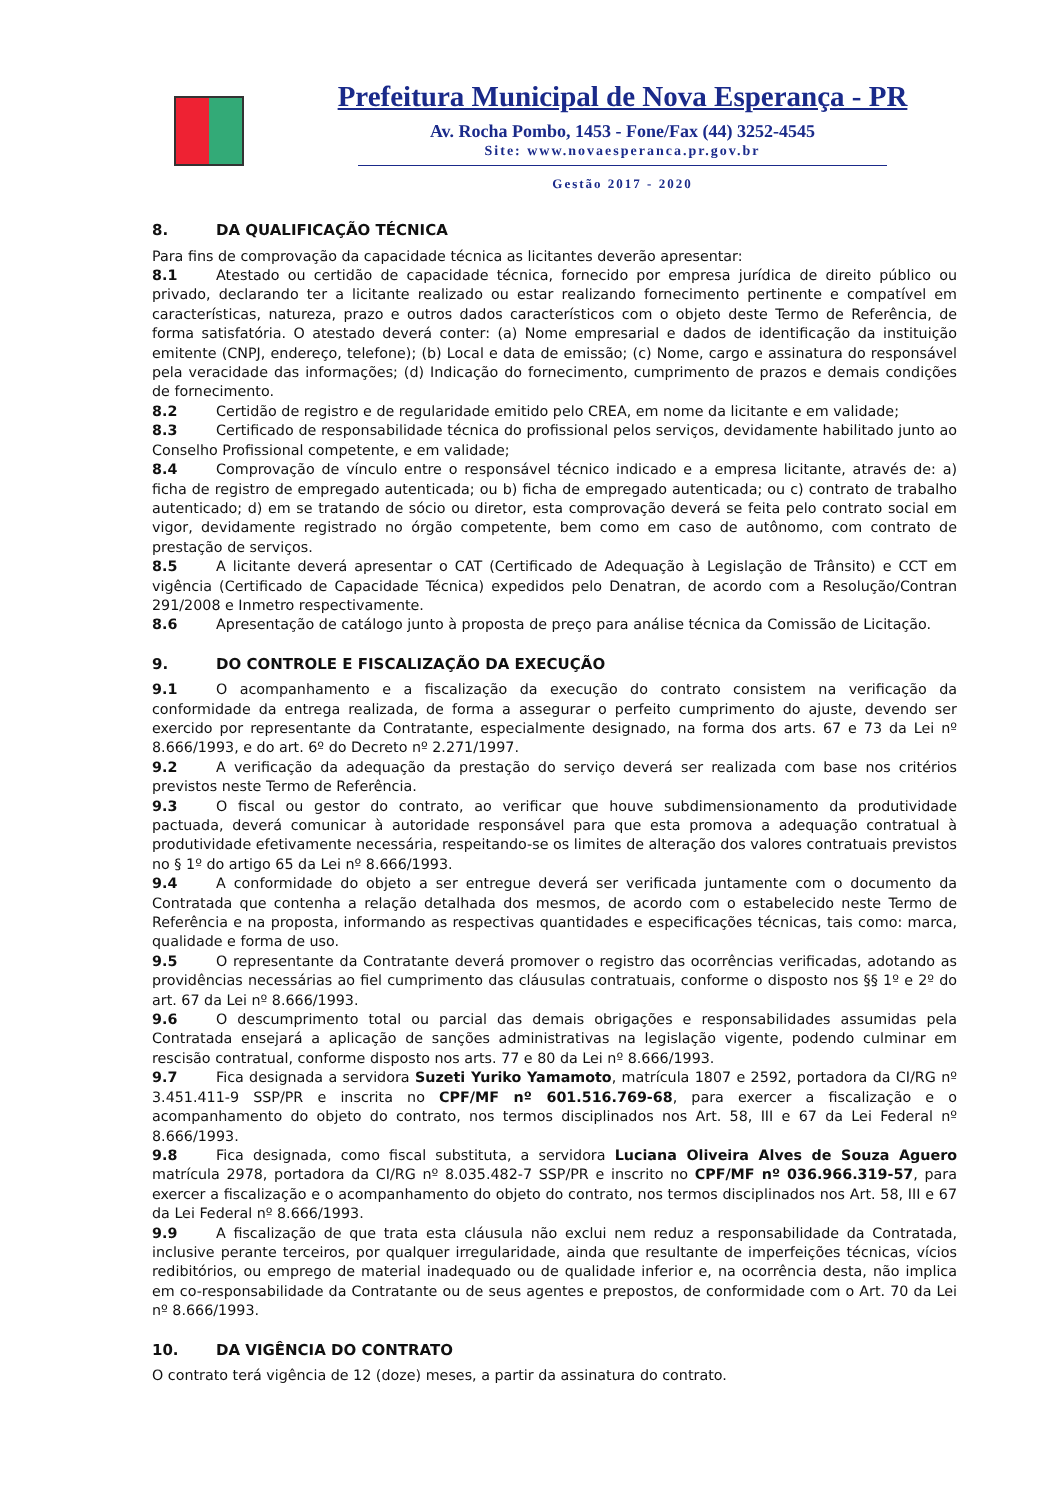Prefeitura Municipal de Nova Esperança - PR
Av. Rocha Pombo, 1453 - Fone/Fax (44) 3252-4545
Site: www.novaesperanca.pr.gov.br
Gestão 2017 - 2020
8. DA QUALIFICAÇÃO TÉCNICA
Para fins de comprovação da capacidade técnica as licitantes deverão apresentar:
8.1 Atestado ou certidão de capacidade técnica, fornecido por empresa jurídica de direito público ou privado, declarando ter a licitante realizado ou estar realizando fornecimento pertinente e compatível em características, natureza, prazo e outros dados característicos com o objeto deste Termo de Referência, de forma satisfatória. O atestado deverá conter: (a) Nome empresarial e dados de identificação da instituição emitente (CNPJ, endereço, telefone); (b) Local e data de emissão; (c) Nome, cargo e assinatura do responsável pela veracidade das informações; (d) Indicação do fornecimento, cumprimento de prazos e demais condições de fornecimento.
8.2 Certidão de registro e de regularidade emitido pelo CREA, em nome da licitante e em validade;
8.3 Certificado de responsabilidade técnica do profissional pelos serviços, devidamente habilitado junto ao Conselho Profissional competente, e em validade;
8.4 Comprovação de vínculo entre o responsável técnico indicado e a empresa licitante, através de: a) ficha de registro de empregado autenticada; ou b) ficha de empregado autenticada; ou c) contrato de trabalho autenticado; d) em se tratando de sócio ou diretor, esta comprovação deverá se feita pelo contrato social em vigor, devidamente registrado no órgão competente, bem como em caso de autônomo, com contrato de prestação de serviços.
8.5 A licitante deverá apresentar o CAT (Certificado de Adequação à Legislação de Trânsito) e CCT em vigência (Certificado de Capacidade Técnica) expedidos pelo Denatran, de acordo com a Resolução/Contran 291/2008 e Inmetro respectivamente.
8.6 Apresentação de catálogo junto à proposta de preço para análise técnica da Comissão de Licitação.
9. DO CONTROLE E FISCALIZAÇÃO DA EXECUÇÃO
9.1 O acompanhamento e a fiscalização da execução do contrato consistem na verificação da conformidade da entrega realizada, de forma a assegurar o perfeito cumprimento do ajuste, devendo ser exercido por representante da Contratante, especialmente designado, na forma dos arts. 67 e 73 da Lei nº 8.666/1993, e do art. 6º do Decreto nº 2.271/1997.
9.2 A verificação da adequação da prestação do serviço deverá ser realizada com base nos critérios previstos neste Termo de Referência.
9.3 O fiscal ou gestor do contrato, ao verificar que houve subdimensionamento da produtividade pactuada, deverá comunicar à autoridade responsável para que esta promova a adequação contratual à produtividade efetivamente necessária, respeitando-se os limites de alteração dos valores contratuais previstos no § 1º do artigo 65 da Lei nº 8.666/1993.
9.4 A conformidade do objeto a ser entregue deverá ser verificada juntamente com o documento da Contratada que contenha a relação detalhada dos mesmos, de acordo com o estabelecido neste Termo de Referência e na proposta, informando as respectivas quantidades e especificações técnicas, tais como: marca, qualidade e forma de uso.
9.5 O representante da Contratante deverá promover o registro das ocorrências verificadas, adotando as providências necessárias ao fiel cumprimento das cláusulas contratuais, conforme o disposto nos §§ 1º e 2º do art. 67 da Lei nº 8.666/1993.
9.6 O descumprimento total ou parcial das demais obrigações e responsabilidades assumidas pela Contratada ensejará a aplicação de sanções administrativas na legislação vigente, podendo culminar em rescisão contratual, conforme disposto nos arts. 77 e 80 da Lei nº 8.666/1993.
9.7 Fica designada a servidora Suzeti Yuriko Yamamoto, matrícula 1807 e 2592, portadora da CI/RG nº 3.451.411-9 SSP/PR e inscrita no CPF/MF nº 601.516.769-68, para exercer a fiscalização e o acompanhamento do objeto do contrato, nos termos disciplinados nos Art. 58, III e 67 da Lei Federal nº 8.666/1993.
9.8 Fica designada, como fiscal substituta, a servidora Luciana Oliveira Alves de Souza Aguero matrícula 2978, portadora da CI/RG nº 8.035.482-7 SSP/PR e inscrito no CPF/MF nº 036.966.319-57, para exercer a fiscalização e o acompanhamento do objeto do contrato, nos termos disciplinados nos Art. 58, III e 67 da Lei Federal nº 8.666/1993.
9.9 A fiscalização de que trata esta cláusula não exclui nem reduz a responsabilidade da Contratada, inclusive perante terceiros, por qualquer irregularidade, ainda que resultante de imperfeições técnicas, vícios redibitórios, ou emprego de material inadequado ou de qualidade inferior e, na ocorrência desta, não implica em co-responsabilidade da Contratante ou de seus agentes e prepostos, de conformidade com o Art. 70 da Lei nº 8.666/1993.
10. DA VIGÊNCIA DO CONTRATO
O contrato terá vigência de 12 (doze) meses, a partir da assinatura do contrato.